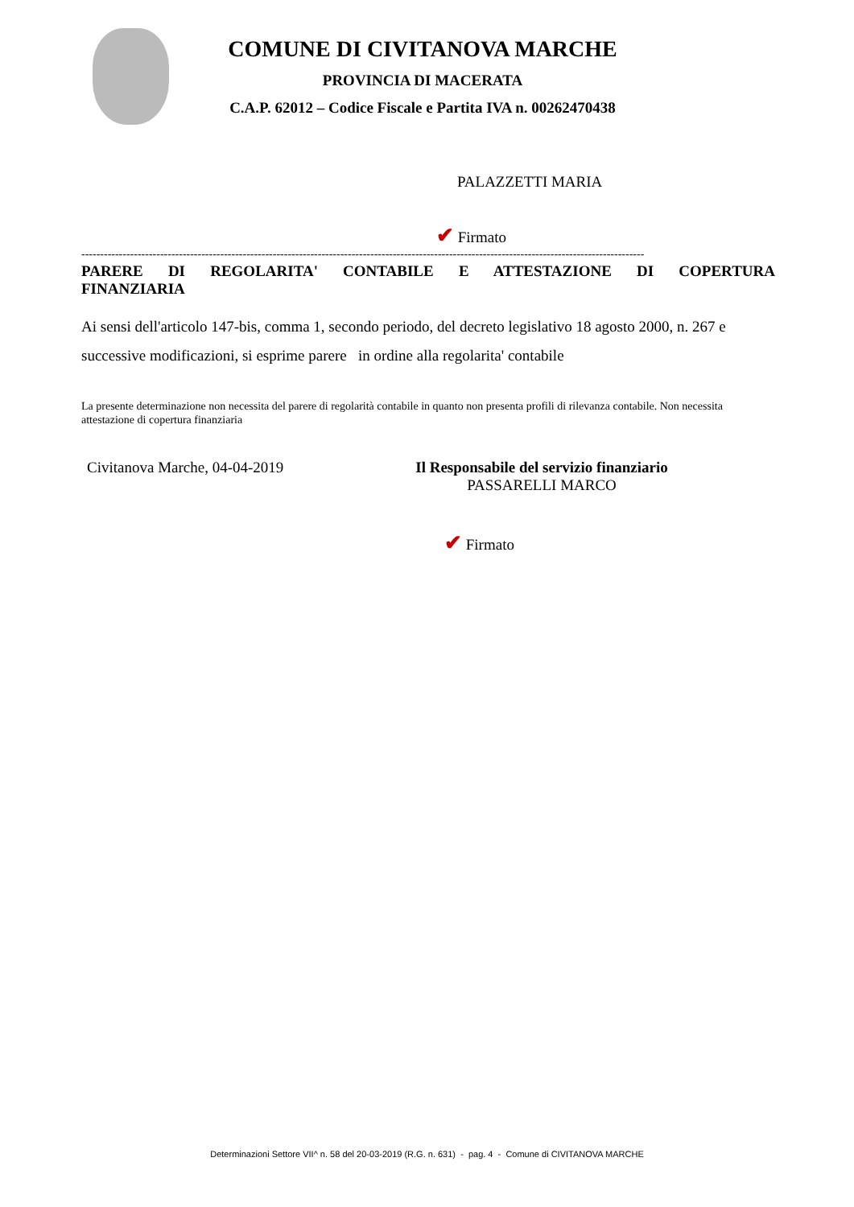COMUNE DI CIVITANOVA MARCHE
PROVINCIA DI MACERATA
C.A.P. 62012 – Codice Fiscale e Partita IVA n. 00262470438
PALAZZETTI MARIA
✔ Firmato
------------------------------------------------------------------------------------------------------------------------------------------------------
PARERE DI REGOLARITA' CONTABILE E ATTESTAZIONE DI COPERTURA FINANZIARIA
Ai sensi dell'articolo 147-bis, comma 1, secondo periodo, del decreto legislativo 18 agosto 2000, n. 267 e successive modificazioni, si esprime parere in ordine alla regolarita' contabile
La presente determinazione non necessita del parere di regolarità contabile in quanto non presenta profili di rilevanza contabile. Non necessita attestazione di copertura finanziaria
Civitanova Marche, 04-04-2019 Il Responsabile del servizio finanziario
PASSARELLI MARCO
✔ Firmato
Determinazioni Settore VII^ n. 58 del 20-03-2019 (R.G. n. 631) - pag. 4 - Comune di CIVITANOVA MARCHE